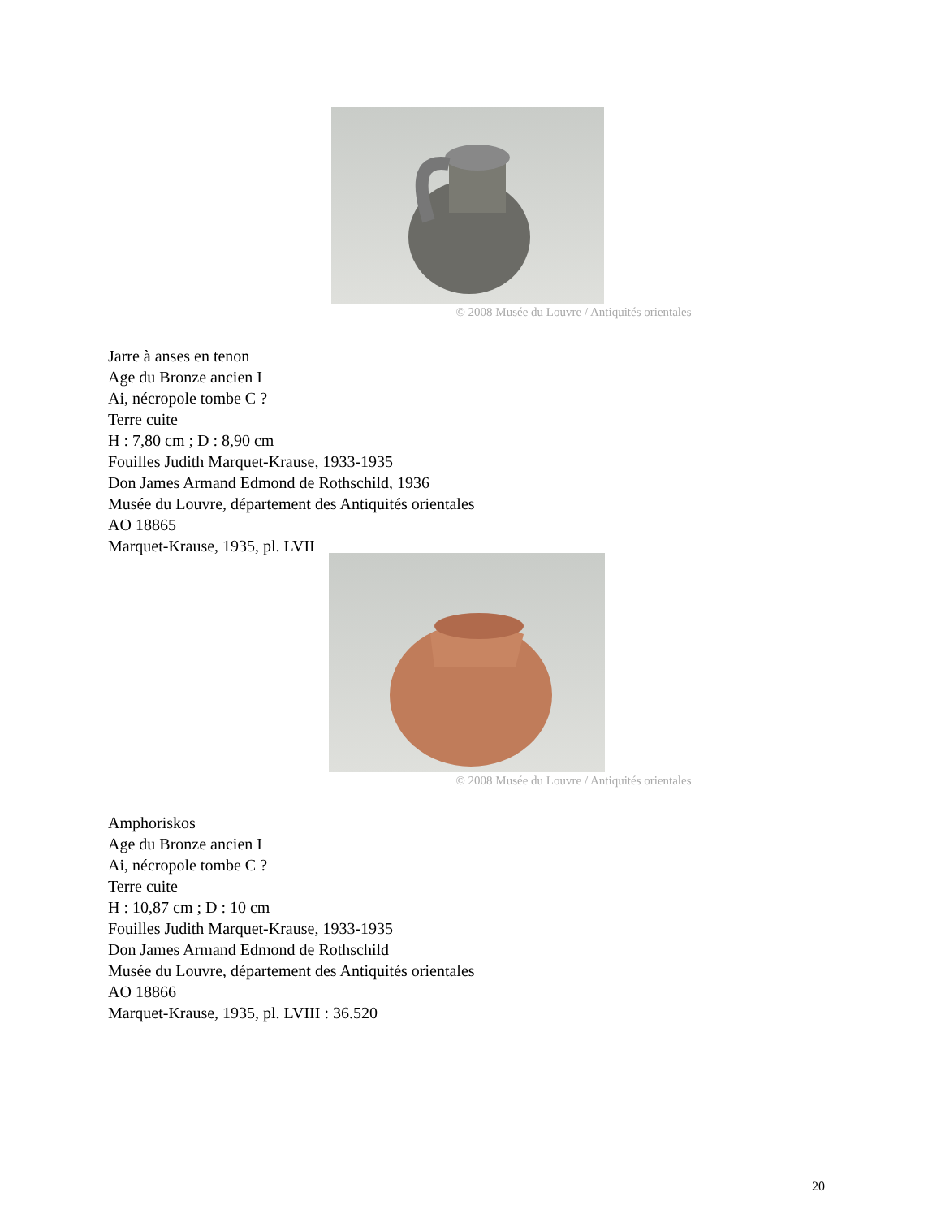© 2008 Musée du Louvre / Antiquités orientales
Jarre à anses en tenon
Age du Bronze ancien I
Ai, nécropole tombe C ?
Terre cuite
H : 7,80 cm ; D : 8,90 cm
Fouilles Judith Marquet-Krause, 1933-1935
Don James Armand Edmond de Rothschild, 1936
Musée du Louvre, département des Antiquités orientales
AO 18865
Marquet-Krause, 1935, pl. LVII
© 2008 Musée du Louvre / Antiquités orientales
Amphoriskos
Age du Bronze ancien I
Ai, nécropole tombe C ?
Terre cuite
H : 10,87 cm ; D : 10 cm
Fouilles Judith Marquet-Krause, 1933-1935
Don James Armand Edmond de Rothschild
Musée du Louvre, département des Antiquités orientales
AO 18866
Marquet-Krause, 1935, pl. LVIII : 36.520
20